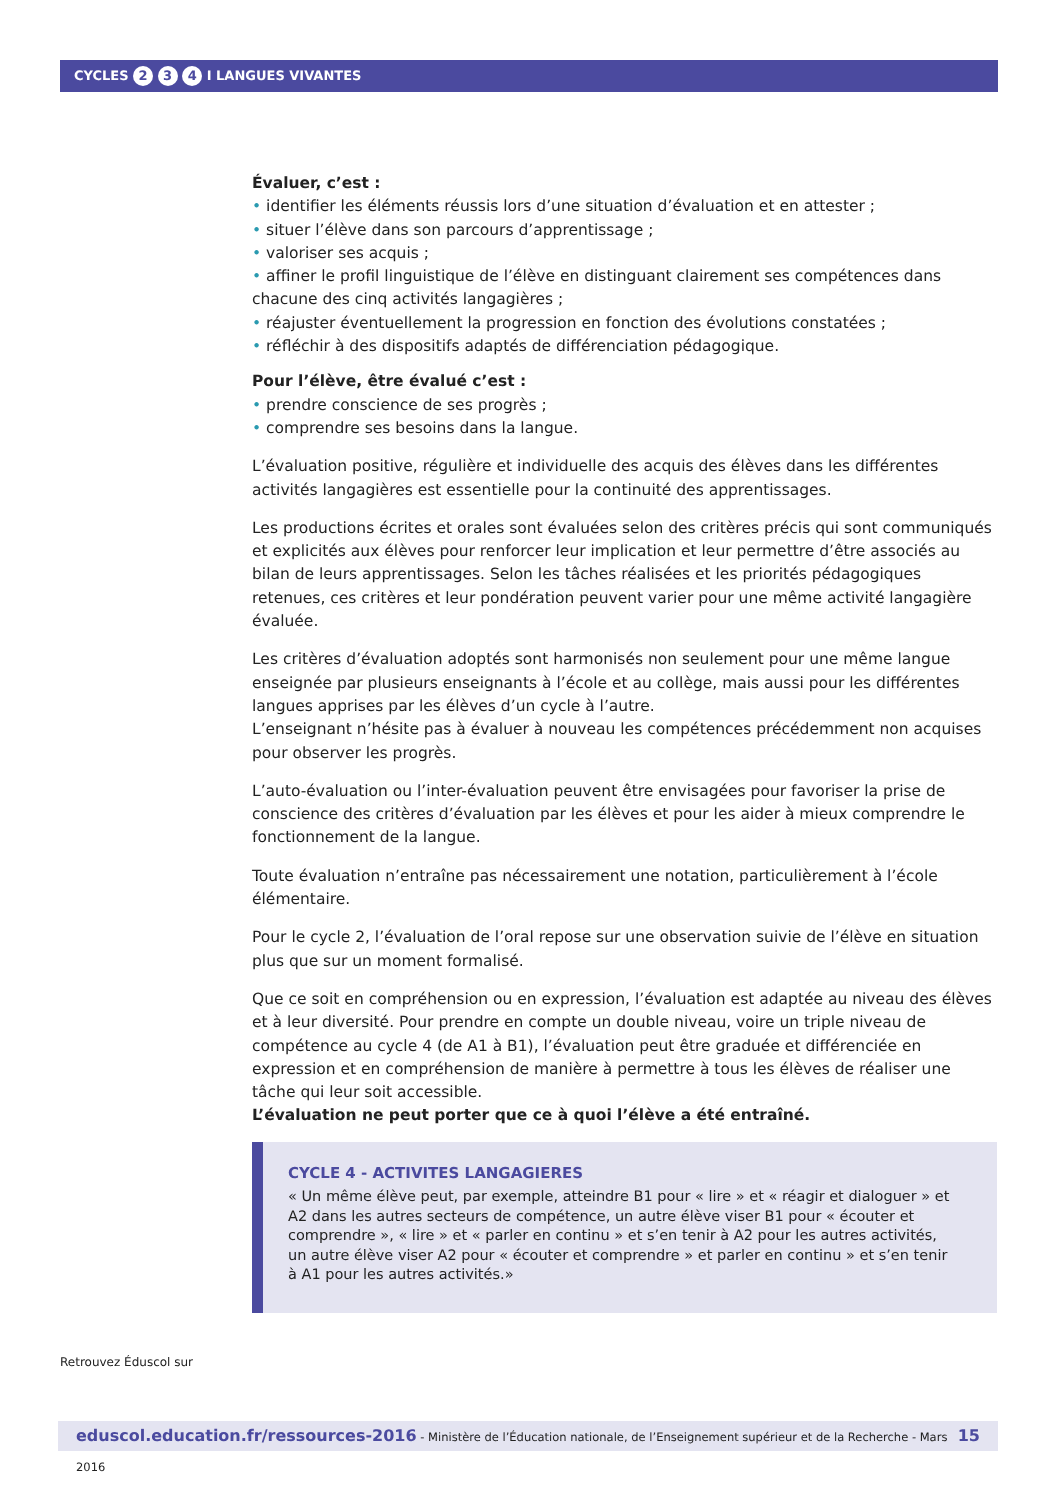CYCLES 2 3 4 I LANGUES VIVANTES
Évaluer, c’est :
• identifier les éléments réussis lors d’une situation d’évaluation et en attester ;
• situer l’élève dans son parcours d’apprentissage ;
• valoriser ses acquis ;
• affiner le profil linguistique de l’élève en distinguant clairement ses compétences dans chacune des cinq activités langagières ;
• réajuster éventuellement la progression en fonction des évolutions constatées ;
• réfléchir à des dispositifs adaptés de différenciation pédagogique.
Pour l’élève, être évalué c’est :
• prendre conscience de ses progrès ;
• comprendre ses besoins dans la langue.
L’évaluation positive, régulière et individuelle des acquis des élèves dans les différentes activités langagières est essentielle pour la continuité des apprentissages.
Les productions écrites et orales sont évaluées selon des critères précis qui sont communiqués et explicités aux élèves pour renforcer leur implication et leur permettre d’être associés au bilan de leurs apprentissages. Selon les tâches réalisées et les priorités pédagogiques retenues, ces critères et leur pondération peuvent varier pour une même activité langagière évaluée.
Les critères d’évaluation adoptés sont harmonisés non seulement pour une même langue enseignée par plusieurs enseignants à l’école et au collège, mais aussi pour les différentes langues apprises par les élèves d’un cycle à l’autre.
L’enseignant n’hésite pas à évaluer à nouveau les compétences précédemment non acquises pour observer les progrès.
L’auto-évaluation ou l’inter-évaluation peuvent être envisagées pour favoriser la prise de conscience des critères d’évaluation par les élèves et pour les aider à mieux comprendre le fonctionnement de la langue.
Toute évaluation n’entraîne pas nécessairement une notation, particulièrement à l’école élémentaire.
Pour le cycle 2, l’évaluation de l’oral repose sur une observation suivie de l’élève en situation plus que sur un moment formalisé.
Que ce soit en compréhension ou en expression, l’évaluation est adaptée au niveau des élèves et à leur diversité. Pour prendre en compte un double niveau, voire un triple niveau de compétence au cycle 4 (de A1 à B1), l’évaluation peut être graduée et différenciée en expression et en compréhension de manière à permettre à tous les élèves de réaliser une tâche qui leur soit accessible.
L’évaluation ne peut porter que ce à quoi l’élève a été entraîné.
CYCLE 4 - ACTIVITES LANGAGIERES
« Un même élève peut, par exemple, atteindre B1 pour « lire » et « réagir et dialoguer » et A2 dans les autres secteurs de compétence, un autre élève viser B1 pour « écouter et comprendre », « lire » et « parler en continu » et s’en tenir à A2 pour les autres activités, un autre élève viser A2 pour « écouter et comprendre » et parler en continu » et s’en tenir à A1 pour les autres activités.»
Retrouvez Éduscol sur
15 eduscol.education.fr/ressources-2016 - Ministère de l’Éducation nationale, de l’Enseignement supérieur et de la Recherche - Mars 2016